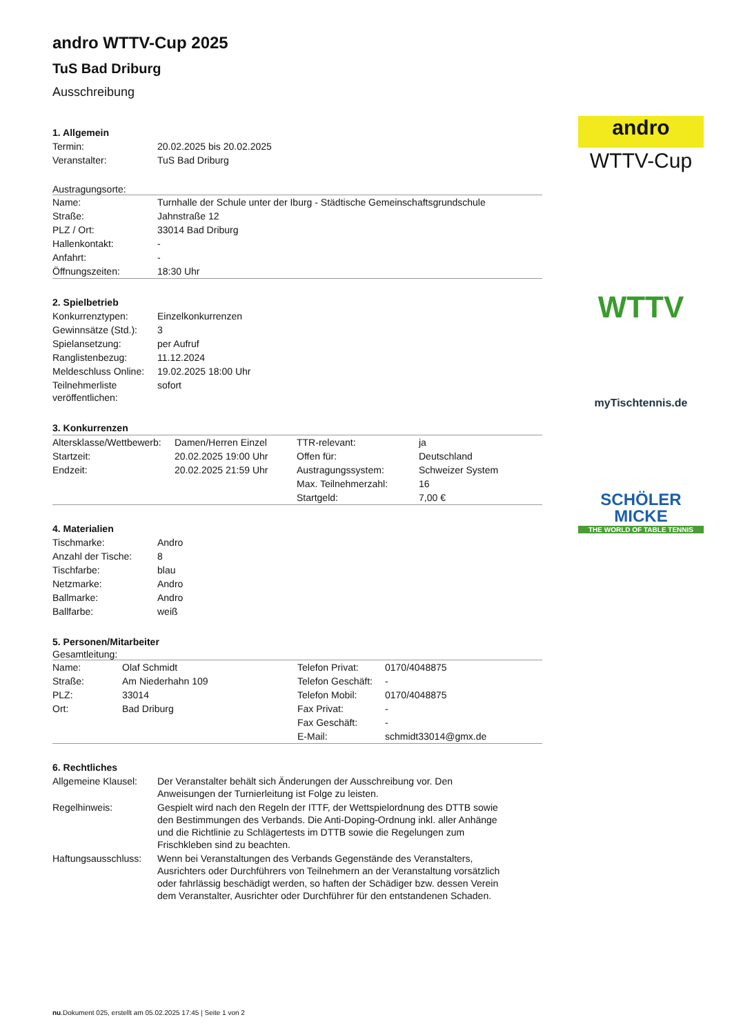andro WTTV-Cup 2025
TuS Bad Driburg
Ausschreibung
1. Allgemein
| Termin: | 20.02.2025 bis 20.02.2025 |
| Veranstalter: | TuS Bad Driburg |
Austragungsorte:
| Name: | Turnhalle der Schule unter der Iburg - Städtische Gemeinschaftsgrundschule |
| Straße: | Jahnstraße 12 |
| PLZ / Ort: | 33014 Bad Driburg |
| Hallenkontakt: | - |
| Anfahrt: | - |
| Öffnungszeiten: | 18:30 Uhr |
2. Spielbetrieb
| Konkurrenztypen: | Einzelkonkurrenzen |
| Gewinnsätze (Std.): | 3 |
| Spielansetzung: | per Aufruf |
| Ranglistenbezug: | 11.12.2024 |
| Meldeschluss Online: | 19.02.2025 18:00 Uhr |
| Teilnehmerliste veröffentlichen: | sofort |
3. Konkurrenzen
| Altersklasse/Wettbewerb: | Damen/Herren Einzel | TTR-relevant: | ja |
| Startzeit: | 20.02.2025 19:00 Uhr | Offen für: | Deutschland |
| Endzeit: | 20.02.2025 21:59 Uhr | Austragungssystem: | Schweizer System |
| | | Max. Teilnehmerzahl: | 16 |
| | | Startgeld: | 7,00 € |
4. Materialien
| Tischmarke: | Andro |
| Anzahl der Tische: | 8 |
| Tischfarbe: | blau |
| Netzmarke: | Andro |
| Ballmarke: | Andro |
| Ballfarbe: | weiß |
5. Personen/Mitarbeiter
Gesamtleitung:
| Name: | Olaf Schmidt | Telefon Privat: | 0170/4048875 |
| Straße: | Am Niederhahn 109 | Telefon Geschäft: | - |
| PLZ: | 33014 | Telefon Mobil: | 0170/4048875 |
| Ort: | Bad Driburg | Fax Privat: | - |
| | | Fax Geschäft: | - |
| | | E-Mail: | schmidt33014@gmx.de |
6. Rechtliches
| Allgemeine Klausel: | Der Veranstalter behält sich Änderungen der Ausschreibung vor. Den Anweisungen der Turnierleitung ist Folge zu leisten. |
| Regelhinweis: | Gespielt wird nach den Regeln der ITTF, der Wettspielordnung des DTTB sowie den Bestimmungen des Verbands. Die Anti-Doping-Ordnung inkl. aller Anhänge und die Richtlinie zu Schlägertests im DTTB sowie die Regelungen zum Frischkleben sind zu beachten. |
| Haftungsausschluss: | Wenn bei Veranstaltungen des Verbands Gegenstände des Veranstalters, Ausrichters oder Durchführers von Teilnehmern an der Veranstaltung vorsätzlich oder fahrlässig beschädigt werden, so haften der Schädiger bzw. dessen Verein dem Veranstalter, Ausrichter oder Durchführer für den entstandenen Schaden. |
andro
WTTV-Cup
WTTV
myTischtennis.de
SCHÖLER MICKE
THE WORLD OF TABLE TENNIS
nu.Dokument 025, erstellt am 05.02.2025 17:45 | Seite 1 von 2